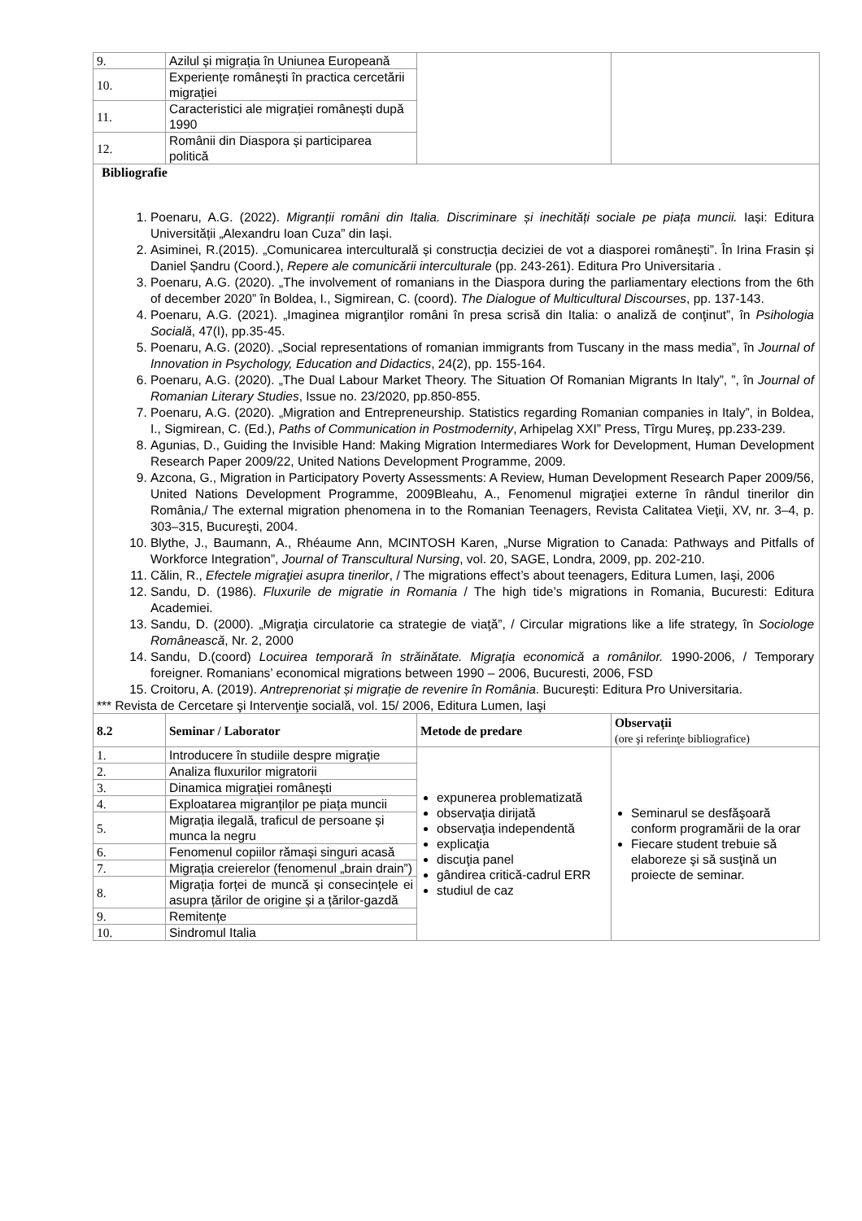| 9. | Azilul și migrația în Uniunea Europeană | | |
| 10. | Experiențe românești în practica cercetării migrației | | |
| 11. | Caracteristici ale migrației românești după 1990 | | |
| 12. | Românii din Diaspora și participarea politică | | |
| Bibliografie 1. Poenaru, A.G. (2022). Migranții români din Italia. Discriminare și inechități sociale pe piața muncii. Iași: Editura Universității „Alexandru Ioan Cuza” din Iași. 2. Asiminei, R.(2015). „Comunicarea interculturală și construcția deciziei de vot a diasporei românești”. În Irina Frasin și Daniel Șandru (Coord.), Repere ale comunicării interculturale (pp. 243-261). Editura Pro Universitaria . 3. Poenaru, A.G. (2020). „The involvement of romanians in the Diaspora during the parliamentary elections from the 6th of december 2020” în Boldea, I., Sigmirean, C. (coord). The Dialogue of Multicultural Discourses , pp. 137-143. 4. Poenaru, A.G. (2021). „Imaginea migranţilor români în presa scrisă din Italia: o analiză de conţinut”, în Psihologia Socială , 47(I), pp.35-45. 5. Poenaru, A.G. (2020). „Social representations of romanian immigrants from Tuscany in the mass media”, în Journal of Innovation in Psychology, Education and Didactics , 24(2), pp. 155-164. 6. Poenaru, A.G. (2020). „The Dual Labour Market Theory. The Situation Of Romanian Migrants In Italy”, ”, în Journal of Romanian Literary Studies , Issue no. 23/2020, pp.850-855. 7. Poenaru, A.G. (2020). „Migration and Entrepreneurship. Statistics regarding Romanian companies in Italy”, in Boldea, I., Sigmirean, C. (Ed.), Paths of Communication in Postmodernity , Arhipelag XXI” Press, Tîrgu Mureş, pp.233-239. 8. Agunias, D., Guiding the Invisible Hand: Making Migration Intermediares Work for Development, Human Development Research Paper 2009/22, United Nations Development Programme, 2009. 9. Azcona, G., Migration in Participatory Poverty Assessments: A Review, Human Development Research Paper 2009/56, United Nations Development Programme, 2009Bleahu, A., Fenomenul migraţiei externe în rândul tinerilor din România,/ The external migration phenomena in to the Romanian Teenagers, Revista Calitatea Vieţii, XV, nr. 3–4, p. 303–315, Bucureşti, 2004. 10. Blythe, J., Baumann, A., Rhéaume Ann, MCINTOSH Karen, „Nurse Migration to Canada: Pathways and Pitfalls of Workforce Integration”, Journal of Transcultural Nursing , vol. 20, SAGE, Londra, 2009, pp. 202-210. 11. Călin, R., Efectele migraţiei asupra tinerilor , / The migrations effect’s about teenagers, Editura Lumen, Iaşi, 2006 12. Sandu, D. (1986). Fluxurile de migratie in Romania / The high tide’s migrations in Romania, Bucuresti: Editura Academiei. 13. Sandu, D. (2000). „Migraţia circulatorie ca strategie de viaţă”, / Circular migrations like a life strategy, în Sociologe Românească , Nr. 2, 2000 14. Sandu, D.(coord) Locuirea temporară în străinătate. Migraţia economică a românilor. 1990-2006, / Temporary foreigner. Romanians’ economical migrations between 1990 – 2006, Bucuresti, 2006, FSD 15. Croitoru, A. (2019). Antreprenoriat și migrație de revenire în România . București: Editura Pro Universitaria. *** Revista de Cercetare şi Intervenţie socială, vol. 15/ 2006, Editura Lumen, Iaşi | | | |
| 8.2 | Seminar / Laborator | Metode de predare | Observaţii (ore şi referinţe bibliografice) |
| 1. | Introducere în studiile despre migrație | expunerea problematizată observaţia dirijată observaţia independentă explicaţia discuţia panel gândirea critică-cadrul ERR studiul de caz | Seminarul se desfăşoară conform programării de la orar Fiecare student trebuie să elaboreze şi să susţină un proiecte de seminar. |
| 2. | Analiza fluxurilor migratorii | | |
| 3. | Dinamica migrației românești | | |
| 4. | Exploatarea migranților pe piața muncii | | |
| 5. | Migrația ilegală, traficul de persoane și munca la negru | | |
| 6. | Fenomenul copiilor rămași singuri acasă | | |
| 7. | Migrația creierelor (fenomenul „brain drain”) | | |
| 8. | Migrația forței de muncă și consecințele ei asupra țărilor de origine și a țărilor-gazdă | | |
| 9. | Remitențe | | |
| 10. | Sindromul Italia | | |